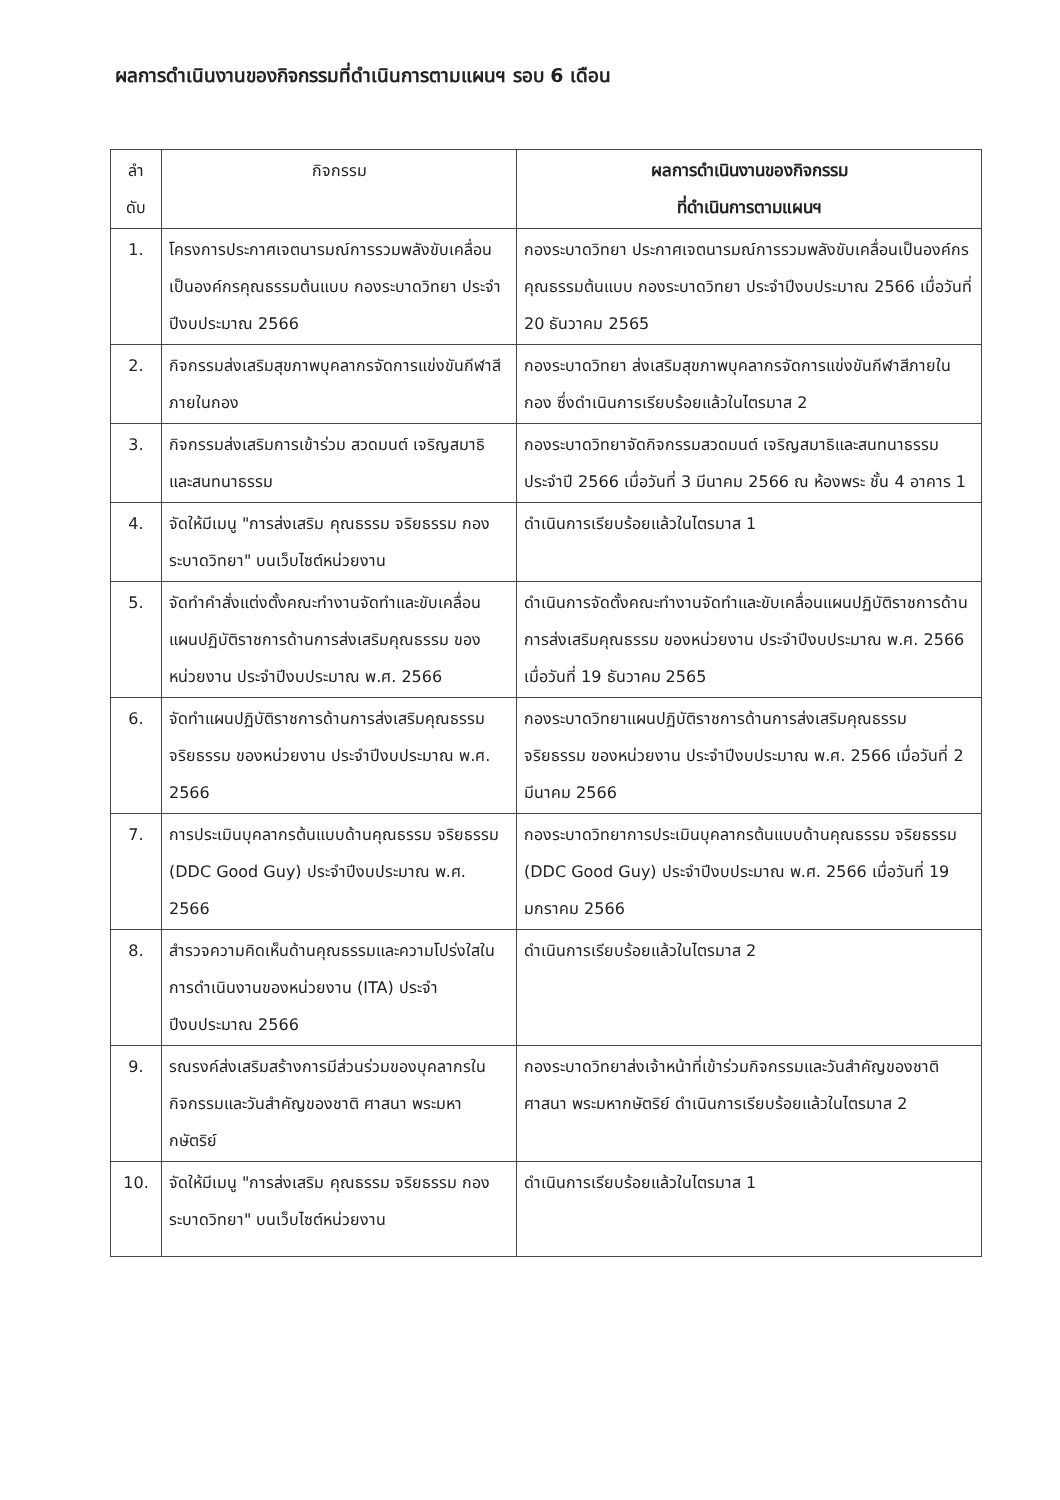ผลการดำเนินงานของกิจกรรมที่ดำเนินการตามแผนฯ รอบ 6 เดือน
| ลำ ดับ | กิจกรรม | ผลการดำเนินงานของกิจกรรม ที่ดำเนินการตามแผนฯ |
| --- | --- | --- |
| 1. | โครงการประกาศเจตนารมณ์การรวมพลังขับเคลื่อนเป็นองค์กรคุณธรรมต้นแบบ กองระบาดวิทยา ประจำปีงบประมาณ 2566 | กองระบาดวิทยา ประกาศเจตนารมณ์การรวมพลังขับเคลื่อนเป็นองค์กรคุณธรรมต้นแบบ กองระบาดวิทยา ประจำปีงบประมาณ 2566 เมื่อวันที่ 20 ธันวาคม 2565 |
| 2. | กิจกรรมส่งเสริมสุขภาพบุคลากรจัดการแข่งขันกีฬาสีภายในกอง | กองระบาดวิทยา ส่งเสริมสุขภาพบุคลากรจัดการแข่งขันกีฬาสีภายในกอง ซึ่งดำเนินการเรียบร้อยแล้วในไตรมาส 2 |
| 3. | กิจกรรมส่งเสริมการเข้าร่วม สวดมนต์ เจริญสมาธิ และสนทนาธรรม | กองระบาดวิทยาจัดกิจกรรมสวดมนต์ เจริญสมาธิและสนทนาธรรม ประจำปี 2566 เมื่อวันที่ 3 มีนาคม 2566 ณ ห้องพระ ชั้น 4 อาคาร 1 |
| 4. | จัดให้มีเมนู "การส่งเสริม คุณธรรม จริยธรรม กองระบาดวิทยา" บนเว็บไซต์หน่วยงาน | ดำเนินการเรียบร้อยแล้วในไตรมาส 1 |
| 5. | จัดทำคำสั่งแต่งตั้งคณะทำงานจัดทำและขับเคลื่อนแผนปฏิบัติราชการด้านการส่งเสริมคุณธรรม ของหน่วยงาน ประจำปีงบประมาณ พ.ศ. 2566 | ดำเนินการจัดตั้งคณะทำงานจัดทำและขับเคลื่อนแผนปฏิบัติราชการด้านการส่งเสริมคุณธรรม ของหน่วยงาน ประจำปีงบประมาณ พ.ศ. 2566 เมื่อวันที่ 19 ธันวาคม 2565 |
| 6. | จัดทำแผนปฏิบัติราชการด้านการส่งเสริมคุณธรรม จริยธรรม ของหน่วยงาน ประจำปีงบประมาณ พ.ศ. 2566 | กองระบาดวิทยาแผนปฏิบัติราชการด้านการส่งเสริมคุณธรรม จริยธรรม ของหน่วยงาน ประจำปีงบประมาณ พ.ศ. 2566 เมื่อวันที่ 2 มีนาคม 2566 |
| 7. | การประเมินบุคลากรต้นแบบด้านคุณธรรม จริยธรรม (DDC Good Guy) ประจำปีงบประมาณ พ.ศ. 2566 | กองระบาดวิทยาการประเมินบุคลากรต้นแบบด้านคุณธรรม จริยธรรม (DDC Good Guy) ประจำปีงบประมาณ พ.ศ. 2566 เมื่อวันที่ 19 มกราคม 2566 |
| 8. | สำรวจความคิดเห็นด้านคุณธรรมและความโปร่งใสในการดำเนินงานของหน่วยงาน (ITA) ประจำปีงบประมาณ 2566 | ดำเนินการเรียบร้อยแล้วในไตรมาส 2 |
| 9. | รณรงค์ส่งเสริมสร้างการมีส่วนร่วมของบุคลากรในกิจกรรมและวันสำคัญของชาติ ศาสนา พระมหากษัตริย์ | กองระบาดวิทยาส่งเจ้าหน้าที่เข้าร่วมกิจกรรมและวันสำคัญของชาติ ศาสนา พระมหากษัตริย์ ดำเนินการเรียบร้อยแล้วในไตรมาส 2 |
| 10. | จัดให้มีเมนู "การส่งเสริม คุณธรรม จริยธรรม กองระบาดวิทยา" บนเว็บไซต์หน่วยงาน | ดำเนินการเรียบร้อยแล้วในไตรมาส 1 |